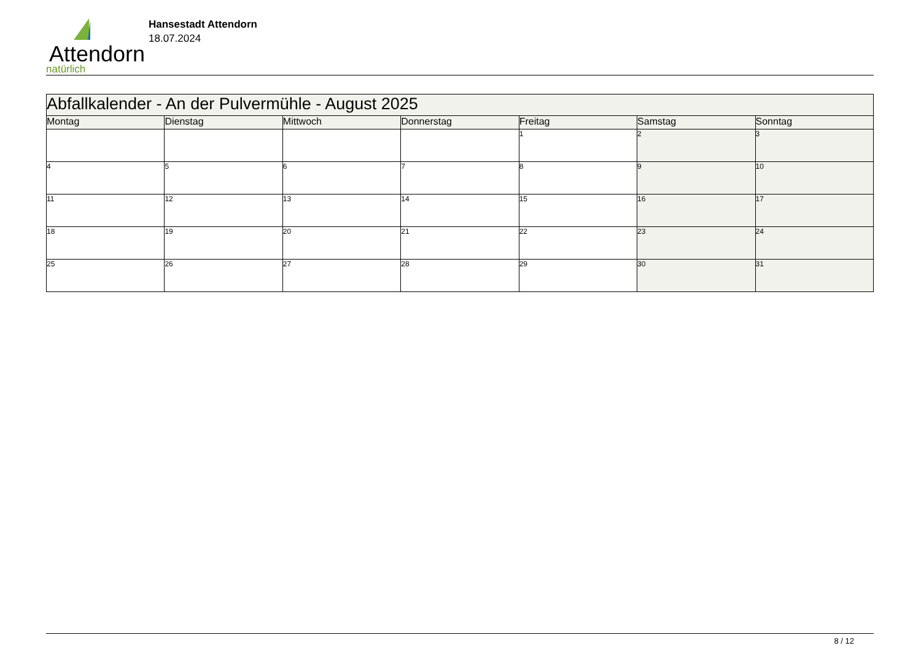Attendorn
natürlich
Hansestadt Attendorn
18.07.2024
| Abfallkalender - An der Pulvermühle - August 2025 | | | | | | |
| Montag | Dienstag | Mittwoch | Donnerstag | Freitag | Samstag | Sonntag |
| | | | | 1 | 2 | 3 |
| 4 | 5 | 6 | 7 | 8 | 9 | 10 |
| 11 | 12 | 13 | 14 | 15 | 16 | 17 |
| 18 | 19 | 20 | 21 | 22 | 23 | 24 |
| 25 | 26 | 27 | 28 | 29 | 30 | 31 |
8 / 12